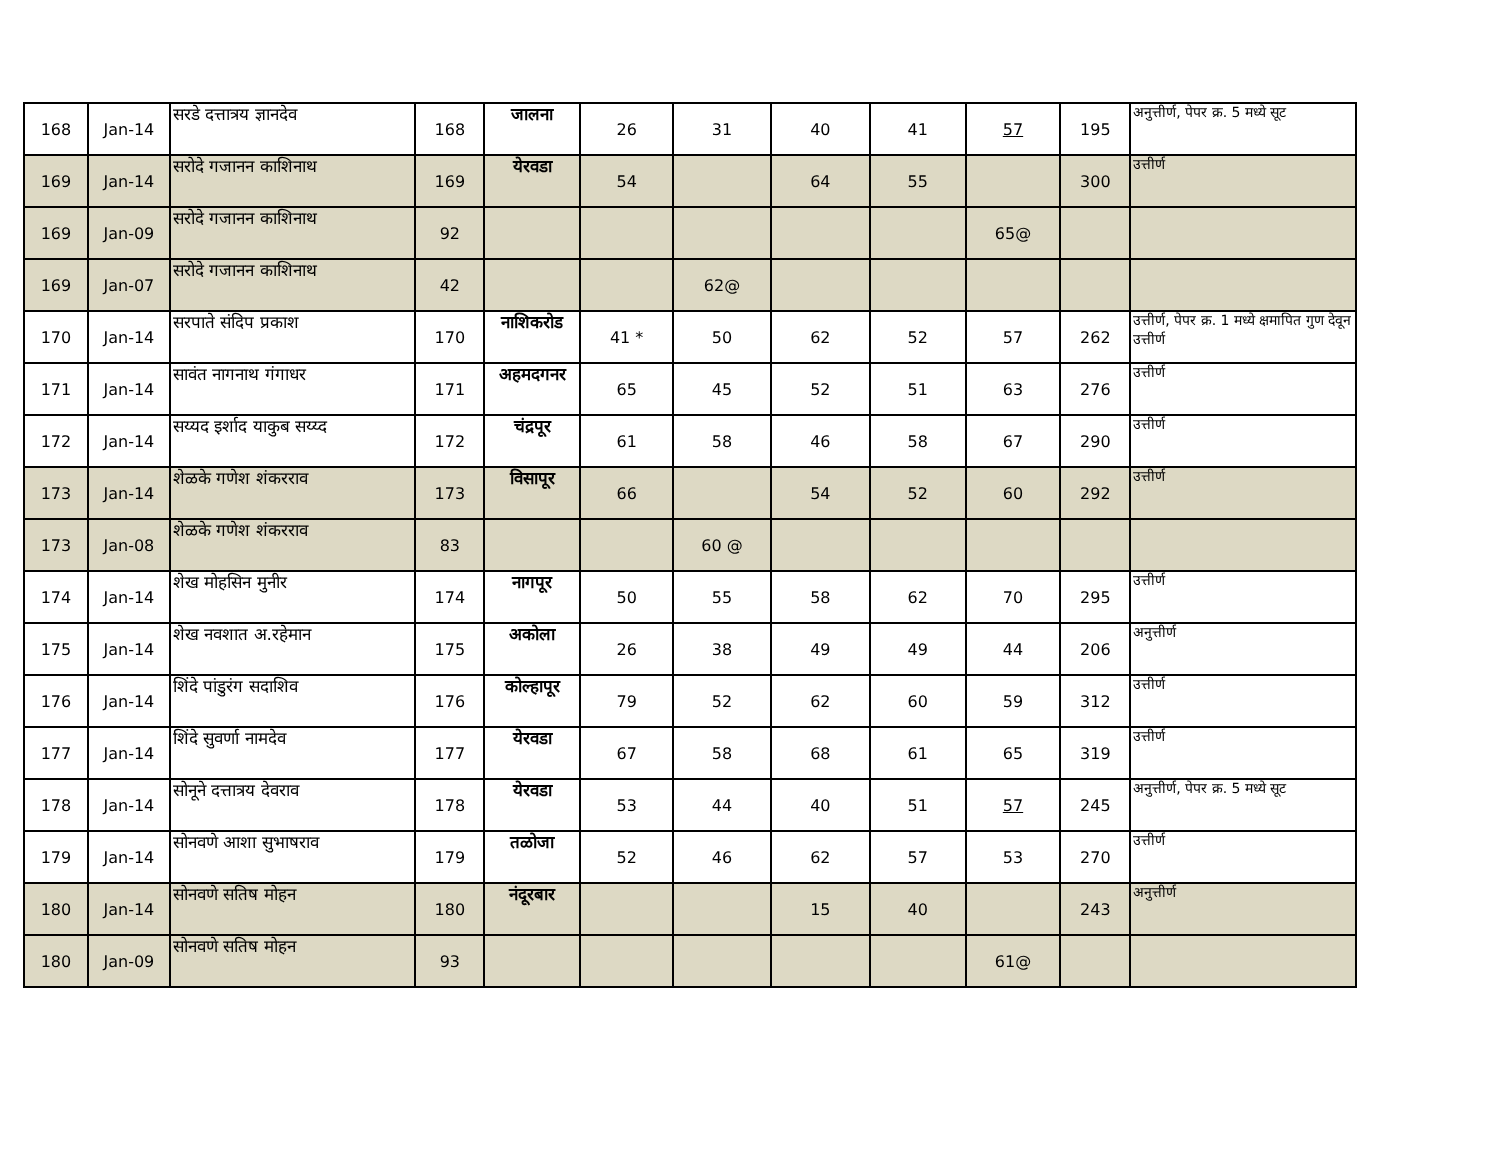| 168 | Jan-14 | सरडे दत्तात्रय ज्ञानदेव | 168 | जालना | 26 | 31 | 40 | 41 | 57 | 195 | अनुत्तीर्ण, पेपर क्र. 5 मध्ये सूट |
| 169 | Jan-14 | सरोदे गजानन काशिनाथ | 169 | येरवडा | 54 | | 64 | 55 | | 300 | उत्तीर्ण |
| 169 | Jan-09 | सरोदे गजानन काशिनाथ | 92 | | | | | | 65@ | | |
| 169 | Jan-07 | सरोदे गजानन काशिनाथ | 42 | | | 62@ | | | | | |
| 170 | Jan-14 | सरपाते संदिप प्रकाश | 170 | नाशिकरोड | 41 * | 50 | 62 | 52 | 57 | 262 | उत्तीर्ण, पेपर क्र. 1 मध्ये क्षमापित गुण देवून उत्तीर्ण |
| 171 | Jan-14 | सावंत नागनाथ गंगाधर | 171 | अहमदगनर | 65 | 45 | 52 | 51 | 63 | 276 | उत्तीर्ण |
| 172 | Jan-14 | सय्यद इर्शाद याकुब सय्य्द | 172 | चंद्रपूर | 61 | 58 | 46 | 58 | 67 | 290 | उत्तीर्ण |
| 173 | Jan-14 | शेळके गणेश शंकरराव | 173 | विसापूर | 66 | | 54 | 52 | 60 | 292 | उत्तीर्ण |
| 173 | Jan-08 | शेळके गणेश शंकरराव | 83 | | | 60 @ | | | | | |
| 174 | Jan-14 | शेख मोहसिन मुनीर | 174 | नागपूर | 50 | 55 | 58 | 62 | 70 | 295 | उत्तीर्ण |
| 175 | Jan-14 | शेख नवशात अ.रहेमान | 175 | अकोला | 26 | 38 | 49 | 49 | 44 | 206 | अनुत्तीर्ण |
| 176 | Jan-14 | शिंदे पांडुरंग सदाशिव | 176 | कोल्हापूर | 79 | 52 | 62 | 60 | 59 | 312 | उत्तीर्ण |
| 177 | Jan-14 | शिंदे सुवर्णा नामदेव | 177 | येरवडा | 67 | 58 | 68 | 61 | 65 | 319 | उत्तीर्ण |
| 178 | Jan-14 | सोनूने दत्तात्रय देवराव | 178 | येरवडा | 53 | 44 | 40 | 51 | 57 | 245 | अनुत्तीर्ण, पेपर क्र. 5 मध्ये सूट |
| 179 | Jan-14 | सोनवणे आशा सुभाषराव | 179 | तळोजा | 52 | 46 | 62 | 57 | 53 | 270 | उत्तीर्ण |
| 180 | Jan-14 | सोनवणे सतिष मोहन | 180 | नंदूरबार | | | 15 | 40 | | 243 | अनुत्तीर्ण |
| 180 | Jan-09 | सोनवणे सतिष मोहन | 93 | | | | | | 61@ | | |